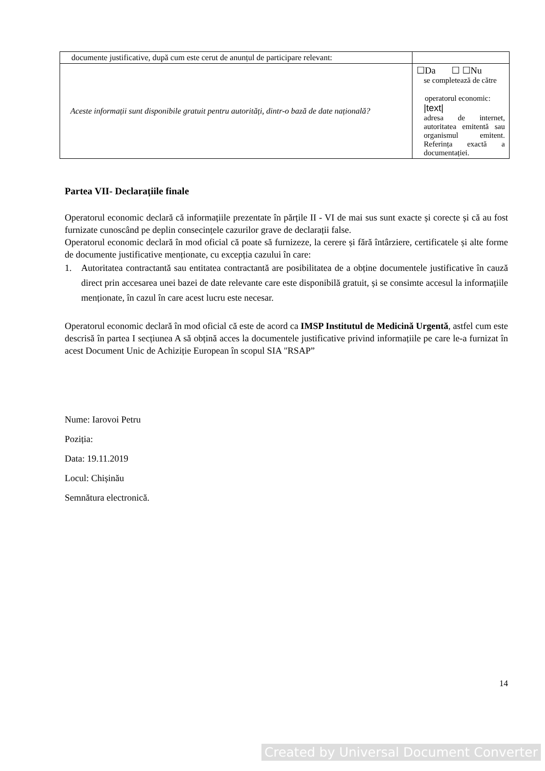| documente justificative, după cum este cerut de anunțul de participare relevant: | |
| Aceste informații sunt disponibile gratuit pentru autorități, dintr-o bază de date națională? | ☐Da ☐ ☐Nu se completează de către operatorul economic: /text/ adresa de internet, autoritatea emitentă sau organismul emitent. Referința exactă a documentației. |
Partea VII- Declarațiile finale
Operatorul economic declară că informațiile prezentate în părțile II - VI de mai sus sunt exacte și corecte și că au fost furnizate cunoscând pe deplin consecințele cazurilor grave de declarații false.
Operatorul economic declară în mod oficial că poate să furnizeze, la cerere și fără întârziere, certificatele și alte forme de documente justificative menționate, cu excepția cazului în care:
1.
Autoritatea contractantă sau entitatea contractantă are posibilitatea de a obține documentele justificative în cauză direct prin accesarea unei bazei de date relevante care este disponibilă gratuit, și se consimte accesul la informațiile menționate, în cazul în care acest lucru este necesar.
Operatorul economic declară în mod oficial că este de acord ca IMSP Institutul de Medicină Urgentă, astfel cum este descrisă în partea I secțiunea A să obțină acces la documentele justificative privind informațiile pe care le-a furnizat în acest Document Unic de Achiziție European în scopul SIA "RSAP”
Nume: Iarovoi Petru
Poziția:
Data: 19.11.2019
Locul: Chișinău
Semnătura electronică.
14
Created by Universal Document Converter